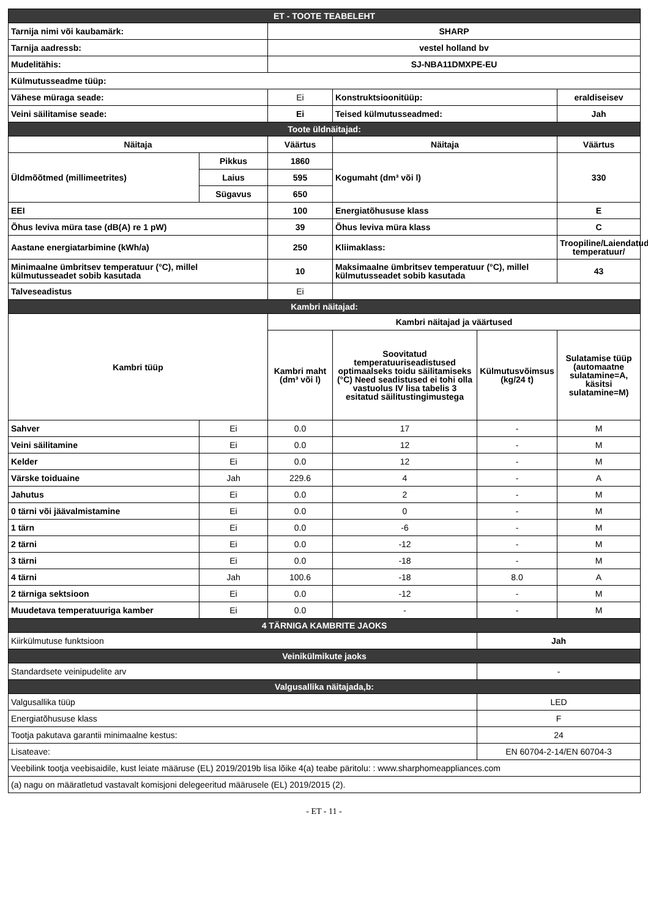| ET - TOOTE TEABELEHT | | | | | |
| Tarnija nimi või kaubamärk: | | SHARP | | | |
| Tarnija aadressb: | | vestel holland bv | | | |
| Mudelitähis: | | SJ-NBA11DMXPE-EU | | | |
| Külmutusseadme tüüp: | | | | | |
| Vähese müraga seade: | | Ei | Konstruktsioonitüüp: | | eraldiseisev |
| Veini säilitamise seade: | | Ei | Teised külmutusseadmed: | | Jah |
| Toote üldnäitajad: | | | | | |
| Näitaja | | Väärtus | Näitaja | | Väärtus |
| Üldmõõtmed (millimeetrites) | Pikkus | 1860 | Kogumaht (dm³ või l) | | 330 |
| | Laius | 595 | | | |
| | Sügavus | 650 | | | |
| EEI | | 100 | Energiatõhususe klass | | E |
| Õhus leviva müra tase (dB(A) re 1 pW) | | 39 | Õhus leviva müra klass | | C |
| Aastane energiatarbimine (kWh/a) | | 250 | Kliimaklass: | | Troopiline/Laiendatud temperatuur/ |
| Minimaalne ümbritsev temperatuur (°C), millel külmutusseadet sobib kasutada | | 10 | Maksimaalne ümbritsev temperatuur (°C), millel külmutusseadet sobib kasutada | | 43 |
| Talveseadistus | | Ei | | | |
| Kambri näitajad: | | | | | |
| Kambri tüüp | | Kambri näitajad ja väärtused | | | |
| | | Kambri maht (dm³ või l) | Soovitatud temperatuuriseadistused optimaalseks toidu säilitamiseks (°C) Need seadistused ei tohi olla vastuolus IV lisa tabelis 3 esitatud säilitustingimustega | Külmutusvõimsus (kg/24 t) | Sulatamise tüüp (automaatne sulatamine=A, käsitsi sulatamine=M) |
| Sahver | Ei | 0.0 | 17 | - | M |
| Veini säilitamine | Ei | 0.0 | 12 | - | M |
| Kelder | Ei | 0.0 | 12 | - | M |
| Värske toiduaine | Jah | 229.6 | 4 | - | A |
| Jahutus | Ei | 0.0 | 2 | - | M |
| 0 tärni või jäävalmistamine | Ei | 0.0 | 0 | - | M |
| 1 tärn | Ei | 0.0 | -6 | - | M |
| 2 tärni | Ei | 0.0 | -12 | - | M |
| 3 tärni | Ei | 0.0 | -18 | - | M |
| 4 tärni | Jah | 100.6 | -18 | 8.0 | A |
| 2 tärniga sektsioon | Ei | 0.0 | -12 | - | M |
| Muudetava temperatuuriga kamber | Ei | 0.0 | - | - | M |
| 4 TÄRNIGA KAMBRITE JAOKS | | | | | |
| Kiirkülmutuse funktsioon | | | | Jah | |
| Veinikülmikute jaoks | | | | | |
| Standardsete veinipudelite arv | | | | - | |
| Valgusallika näitajada,b: | | | | | |
| Valgusallika tüüp | | | | LED | |
| Energiatõhususe klass | | | | F | |
| Tootja pakutava garantii minimaalne kestus: | | | | 24 | |
| Lisateave: | | | | EN 60704-2-14/EN 60704-3 | |
| Veebilink tootja veebisaidile, kust leiate määruse (EL) 2019/2019b lisa lõike 4(a) teabe päritolu: : www.sharphomeappliances.com | | | | | |
| (a) nagu on määratletud vastavalt komisjoni delegeeritud määrusele (EL) 2019/2015 (2). | | | | | |
- ET - 11 -